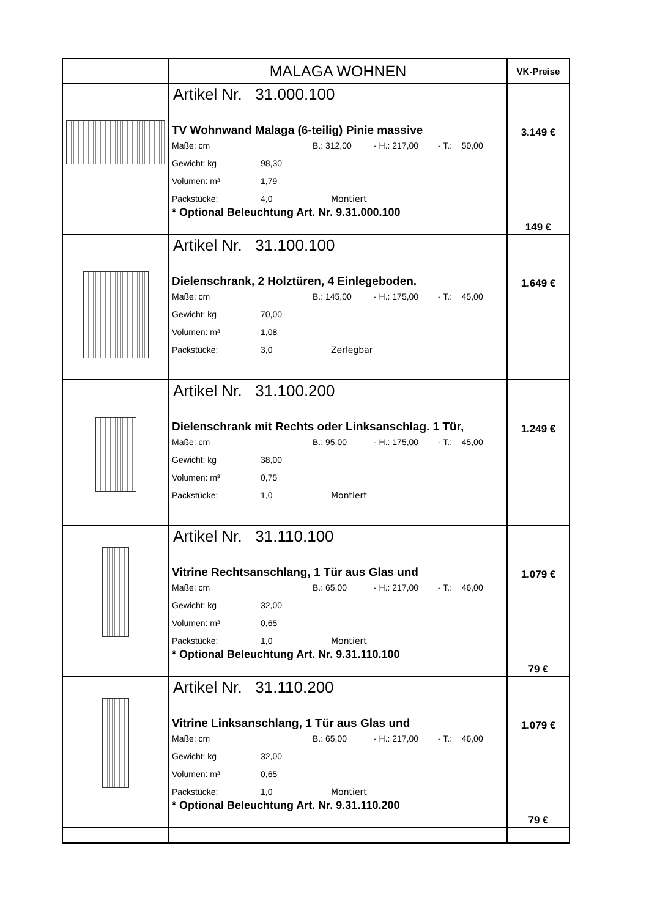| | MALAGA WOHNEN | VK-Preise |
| | Artikel Nr. 31.000.100 TV Wohnwand Malaga (6-teilig) Pinie massive Maße: cm B.: 312,00 - H.: 217,00 - T.: 50,00 Gewicht: kg 98,30 Volumen: m³ 1,79 Packstücke: 4,0 Montiert * Optional Beleuchtung Art. Nr. 9.31.000.100 | 3.149 € 149 € |
| | Artikel Nr. 31.100.100 Dielenschrank, 2 Holztüren, 4 Einlegeboden. Maße: cm B.: 145,00 - H.: 175,00 - T.: 45,00 Gewicht: kg 70,00 Volumen: m³ 1,08 Packstücke: 3,0 Zerlegbar | 1.649 € |
| | Artikel Nr. 31.100.200 Dielenschrank mit Rechts oder Linksanschlag. 1 Tür, Maße: cm B.: 95,00 - H.: 175,00 - T.: 45,00 Gewicht: kg 38,00 Volumen: m³ 0,75 Packstücke: 1,0 Montiert | 1.249 € |
| | Artikel Nr. 31.110.100 Vitrine Rechtsanschlang, 1 Tür aus Glas und Maße: cm B.: 65,00 - H.: 217,00 - T.: 46,00 Gewicht: kg 32,00 Volumen: m³ 0,65 Packstücke: 1,0 Montiert * Optional Beleuchtung Art. Nr. 9.31.110.100 | 1.079 € 79 € |
| | Artikel Nr. 31.110.200 Vitrine Linksanschlang, 1 Tür aus Glas und Maße: cm B.: 65,00 - H.: 217,00 - T.: 46,00 Gewicht: kg 32,00 Volumen: m³ 0,65 Packstücke: 1,0 Montiert * Optional Beleuchtung Art. Nr. 9.31.110.200 | 1.079 € 79 € |